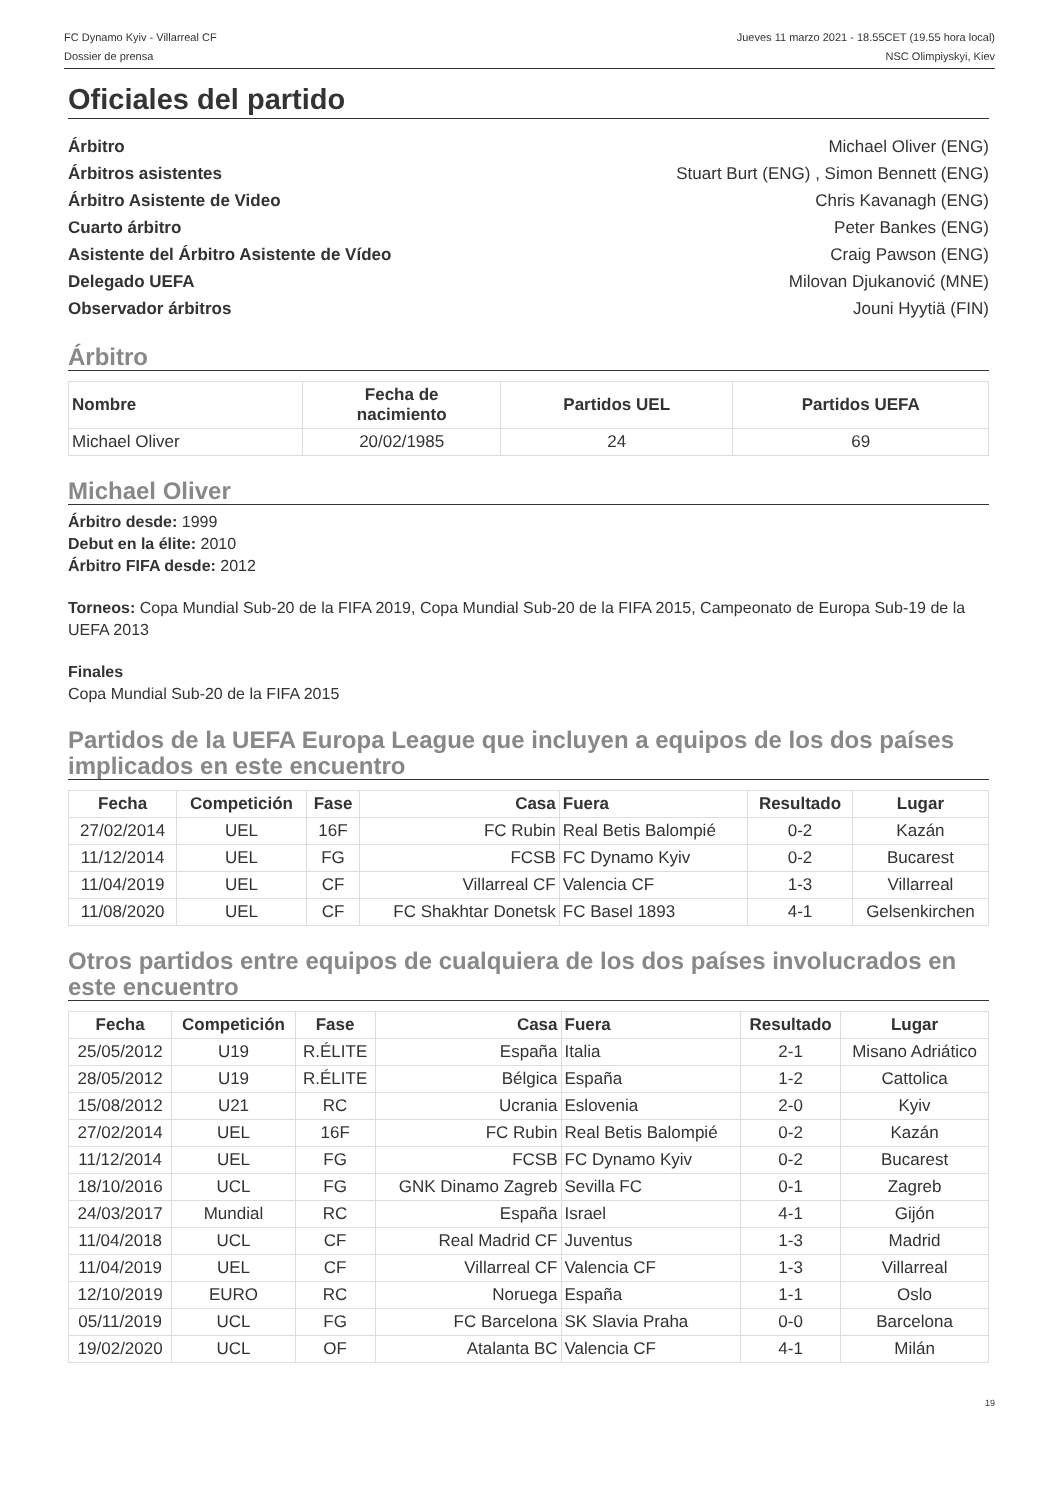FC Dynamo Kyiv - Villarreal CF
Dossier de prensa
Jueves 11 marzo 2021 - 18.55CET (19.55 hora local)
NSC Olimpiyskyi, Kiev
Oficiales del partido
Árbitro Michael Oliver (ENG)
Árbitros asistentes Stuart Burt (ENG) , Simon Bennett (ENG)
Árbitro Asistente de Video Chris Kavanagh (ENG)
Cuarto árbitro Peter Bankes (ENG)
Asistente del Árbitro Asistente de Vídeo Craig Pawson (ENG)
Delegado UEFA Milovan Djukanović (MNE)
Observador árbitros Jouni Hyytiä (FIN)
Árbitro
| Nombre | Fecha de nacimiento | Partidos UEL | Partidos UEFA |
| --- | --- | --- | --- |
| Michael Oliver | 20/02/1985 | 24 | 69 |
Michael Oliver
Árbitro desde: 1999
Debut en la élite: 2010
Árbitro FIFA desde: 2012
Torneos: Copa Mundial Sub-20 de la FIFA 2019, Copa Mundial Sub-20 de la FIFA 2015, Campeonato de Europa Sub-19 de la UEFA 2013
Finales
Copa Mundial Sub-20 de la FIFA 2015
Partidos de la UEFA Europa League que incluyen a equipos de los dos países implicados en este encuentro
| Fecha | Competición | Fase | Casa | Fuera | Resultado | Lugar |
| --- | --- | --- | --- | --- | --- | --- |
| 27/02/2014 | UEL | 16F | FC Rubin | Real Betis Balompié | 0-2 | Kazán |
| 11/12/2014 | UEL | FG | FCSB | FC Dynamo Kyiv | 0-2 | Bucarest |
| 11/04/2019 | UEL | CF | Villarreal CF | Valencia CF | 1-3 | Villarreal |
| 11/08/2020 | UEL | CF | FC Shakhtar Donetsk | FC Basel 1893 | 4-1 | Gelsenkirchen |
Otros partidos entre equipos de cualquiera de los dos países involucrados en este encuentro
| Fecha | Competición | Fase | Casa | Fuera | Resultado | Lugar |
| --- | --- | --- | --- | --- | --- | --- |
| 25/05/2012 | U19 | R.ÉLITE | España | Italia | 2-1 | Misano Adriático |
| 28/05/2012 | U19 | R.ÉLITE | Bélgica | España | 1-2 | Cattolica |
| 15/08/2012 | U21 | RC | Ucrania | Eslovenia | 2-0 | Kyiv |
| 27/02/2014 | UEL | 16F | FC Rubin | Real Betis Balompié | 0-2 | Kazán |
| 11/12/2014 | UEL | FG | FCSB | FC Dynamo Kyiv | 0-2 | Bucarest |
| 18/10/2016 | UCL | FG | GNK Dinamo Zagreb | Sevilla FC | 0-1 | Zagreb |
| 24/03/2017 | Mundial | RC | España | Israel | 4-1 | Gijón |
| 11/04/2018 | UCL | CF | Real Madrid CF | Juventus | 1-3 | Madrid |
| 11/04/2019 | UEL | CF | Villarreal CF | Valencia CF | 1-3 | Villarreal |
| 12/10/2019 | EURO | RC | Noruega | España | 1-1 | Oslo |
| 05/11/2019 | UCL | FG | FC Barcelona | SK Slavia Praha | 0-0 | Barcelona |
| 19/02/2020 | UCL | OF | Atalanta BC | Valencia CF | 4-1 | Milán |
19